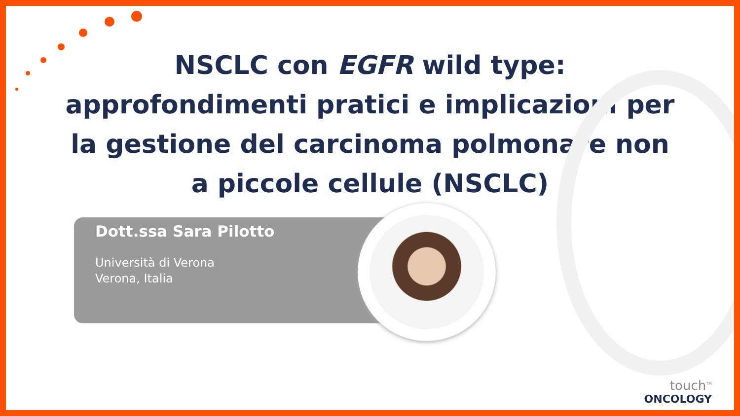NSCLC con EGFR wild type: approfondimenti pratici e implicazioni per la gestione del carcinoma polmonare non a piccole cellule (NSCLC)
Dott.ssa Sara Pilotto
Università di Verona
Verona, Italia
touch<sup>TM</sup>
ONCOLOGY